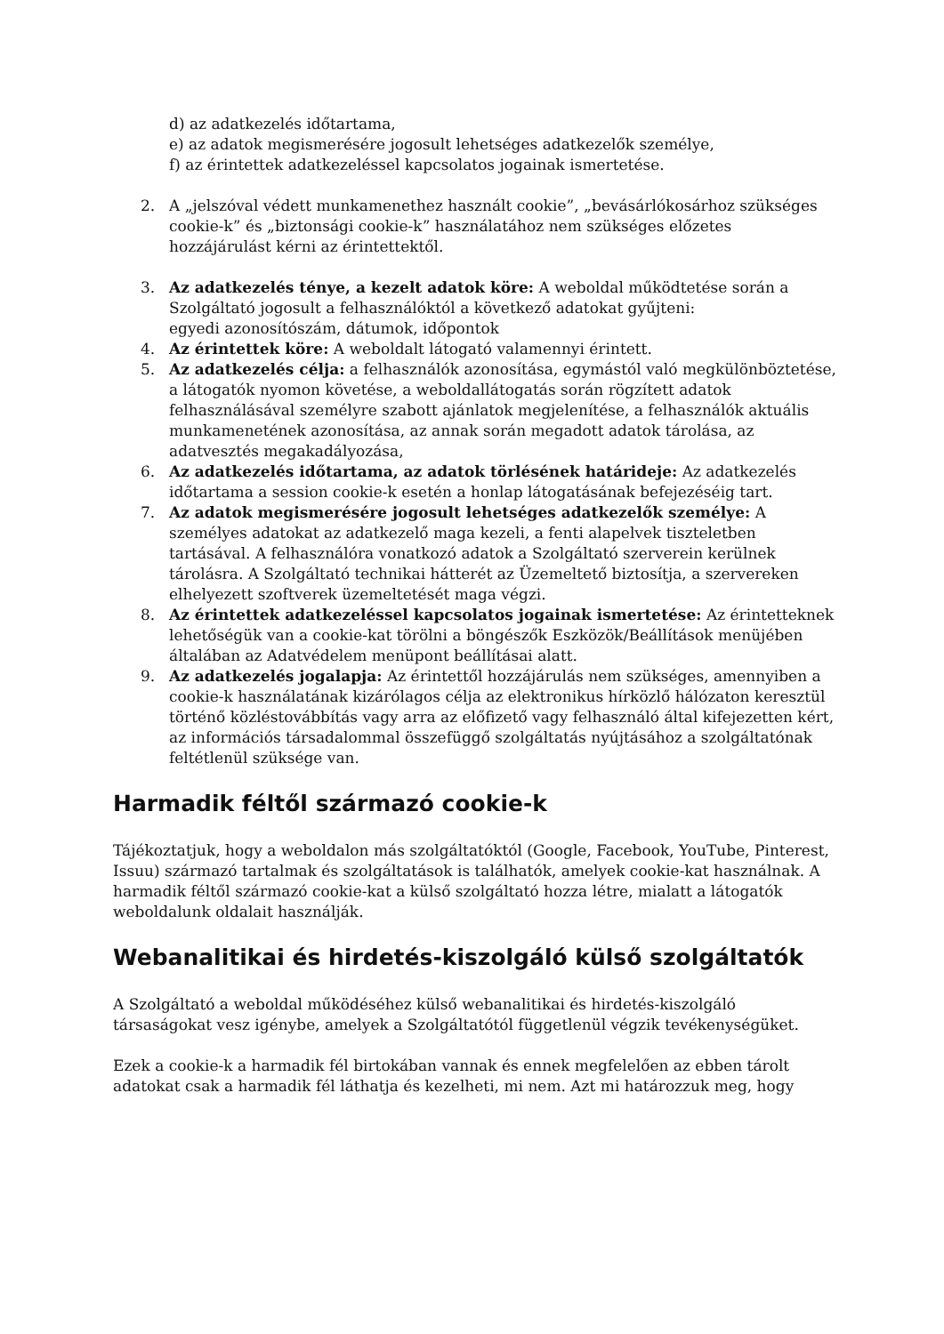d) az adatkezelés időtartama,
e) az adatok megismerésére jogosult lehetséges adatkezelők személye,
f) az érintettek adatkezeléssel kapcsolatos jogainak ismertetése.
2. A „jelszóval védett munkamenethez használt cookie”, „bevásárlókosárhoz szükséges cookie-k” és „biztonsági cookie-k” használatához nem szükséges előzetes hozzájárulást kérni az érintettektől.
3. Az adatkezelés ténye, a kezelt adatok köre: A weboldal működtetése során a Szolgáltató jogosult a felhasználóktól a következő adatokat gyűjteni:
egyedi azonosítószám, dátumok, időpontok
4. Az érintettek köre: A weboldalt látogató valamennyi érintett.
5. Az adatkezelés célja: a felhasználók azonosítása, egymástól való megkülönböztetése, a látogatók nyomon követése, a weboldallátogatás során rögzített adatok felhasználásával személyre szabott ajánlatok megjelenítése, a felhasználók aktuális munkamenetének azonosítása, az annak során megadott adatok tárolása, az adatvesztés megakadályozása,
6. Az adatkezelés időtartama, az adatok törlésének határideje: Az adatkezelés időtartama a session cookie-k esetén a honlap látogatásának befejezéséig tart.
7. Az adatok megismerésére jogosult lehetséges adatkezelők személye: A személyes adatokat az adatkezelő maga kezeli, a fenti alapelvek tiszteletben tartásával. A felhasználóra vonatkozó adatok a Szolgáltató szerverein kerülnek tárolásra. A Szolgáltató technikai hátterét az Üzemeltető biztosítja, a szervereken elhelyezett szoftverek üzemeltetését maga végzi.
8. Az érintettek adatkezeléssel kapcsolatos jogainak ismertetése: Az érintetteknek lehetőségük van a cookie-kat törölni a böngészők Eszközök/Beállítások menüjében általában az Adatvédelem menüpont beállításai alatt.
9. Az adatkezelés jogalapja: Az érintettől hozzájárulás nem szükséges, amennyiben a cookie-k használatának kizárólagos célja az elektronikus hírközlő hálózaton keresztül történő közléstovábbítás vagy arra az előfizető vagy felhasználó által kifejezetten kért, az információs társadalommal összefüggő szolgáltatás nyújtásához a szolgáltatónak feltétlenül szüksége van.
Harmadik féltől származó cookie-k
Tájékoztatjuk, hogy a weboldalon más szolgáltatóktól (Google, Facebook, YouTube, Pinterest, Issuu) származó tartalmak és szolgáltatások is találhatók, amelyek cookie-kat használnak. A harmadik féltől származó cookie-kat a külső szolgáltató hozza létre, mialatt a látogatók weboldalunk oldalait használják.
Webanalitikai és hirdetés-kiszolgáló külső szolgáltatók
A Szolgáltató a weboldal működéséhez külső webanalitikai és hirdetés-kiszolgáló társaságokat vesz igénybe, amelyek a Szolgáltatótól függetlenül végzik tevékenységüket.
Ezek a cookie-k a harmadik fél birtokában vannak és ennek megfelelően az ebben tárolt adatokat csak a harmadik fél láthatja és kezelheti, mi nem. Azt mi határozzuk meg, hogy